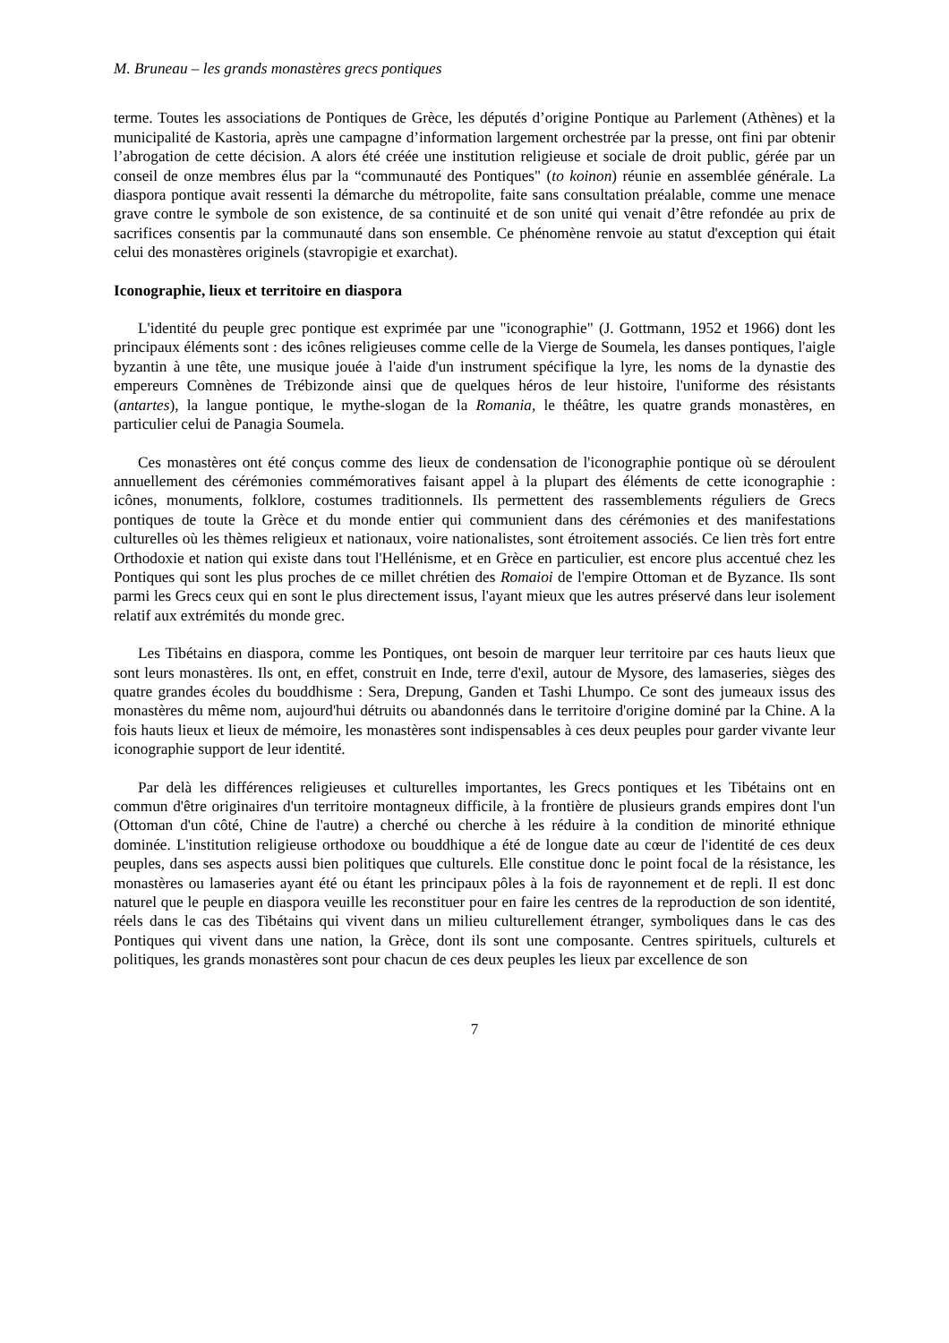M. Bruneau – les grands monastères grecs pontiques
terme. Toutes les associations de Pontiques de Grèce, les députés d’origine Pontique au Parlement (Athènes) et la municipalité de Kastoria, après une campagne d’information largement orchestrée par la presse, ont fini par obtenir l’abrogation de cette décision. A alors été créée une institution religieuse et sociale de droit public, gérée par un conseil de onze membres élus par la “communauté des Pontiques" (to koinon) réunie en assemblée générale. La diaspora pontique avait ressenti la démarche du métropolite, faite sans consultation préalable, comme une menace grave contre le symbole de son existence, de sa continuité et de son unité qui venait d’être refondée au prix de sacrifices consentis par la communauté dans son ensemble. Ce phénomène renvoie au statut d'exception qui était celui des monastères originels (stavropigie et exarchat).
Iconographie, lieux et territoire en diaspora
L'identité du peuple grec pontique est exprimée par une "iconographie" (J. Gottmann, 1952 et 1966) dont les principaux éléments sont : des icônes religieuses comme celle de la Vierge de Soumela, les danses pontiques, l'aigle byzantin à une tête, une musique jouée à l'aide d'un instrument spécifique la lyre, les noms de la dynastie des empereurs Comnènes de Trébizonde ainsi que de quelques héros de leur histoire, l'uniforme des résistants (antartes), la langue pontique, le mythe-slogan de la Romania, le théâtre, les quatre grands monastères, en particulier celui de Panagia Soumela.
Ces monastères ont été conçus comme des lieux de condensation de l'iconographie pontique où se déroulent annuellement des cérémonies commémoratives faisant appel à la plupart des éléments de cette iconographie : icônes, monuments, folklore, costumes traditionnels. Ils permettent des rassemblements réguliers de Grecs pontiques de toute la Grèce et du monde entier qui communient dans des cérémonies et des manifestations culturelles où les thèmes religieux et nationaux, voire nationalistes, sont étroitement associés. Ce lien très fort entre Orthodoxie et nation qui existe dans tout l'Hellénisme, et en Grèce en particulier, est encore plus accentué chez les Pontiques qui sont les plus proches de ce millet chrétien des Romaioi de l'empire Ottoman et de Byzance. Ils sont parmi les Grecs ceux qui en sont le plus directement issus, l'ayant mieux que les autres préservé dans leur isolement relatif aux extrémités du monde grec.
Les Tibétains en diaspora, comme les Pontiques, ont besoin de marquer leur territoire par ces hauts lieux que sont leurs monastères. Ils ont, en effet, construit en Inde, terre d'exil, autour de Mysore, des lamaseries, sièges des quatre grandes écoles du bouddhisme : Sera, Drepung, Ganden et Tashi Lhumpo. Ce sont des jumeaux issus des monastères du même nom, aujourd'hui détruits ou abandonnés dans le territoire d'origine dominé par la Chine. A la fois hauts lieux et lieux de mémoire, les monastères sont indispensables à ces deux peuples pour garder vivante leur iconographie support de leur identité.
Par delà les différences religieuses et culturelles importantes, les Grecs pontiques et les Tibétains ont en commun d'être originaires d'un territoire montagneux difficile, à la frontière de plusieurs grands empires dont l'un (Ottoman d'un côté, Chine de l'autre) a cherché ou cherche à les réduire à la condition de minorité ethnique dominée. L'institution religieuse orthodoxe ou bouddhique a été de longue date au cœur de l'identité de ces deux peuples, dans ses aspects aussi bien politiques que culturels. Elle constitue donc le point focal de la résistance, les monastères ou lamaseries ayant été ou étant les principaux pôles à la fois de rayonnement et de repli. Il est donc naturel que le peuple en diaspora veuille les reconstituer pour en faire les centres de la reproduction de son identité, réels dans le cas des Tibétains qui vivent dans un milieu culturellement étranger, symboliques dans le cas des Pontiques qui vivent dans une nation, la Grèce, dont ils sont une composante. Centres spirituels, culturels et politiques, les grands monastères sont pour chacun de ces deux peuples les lieux par excellence de son
7